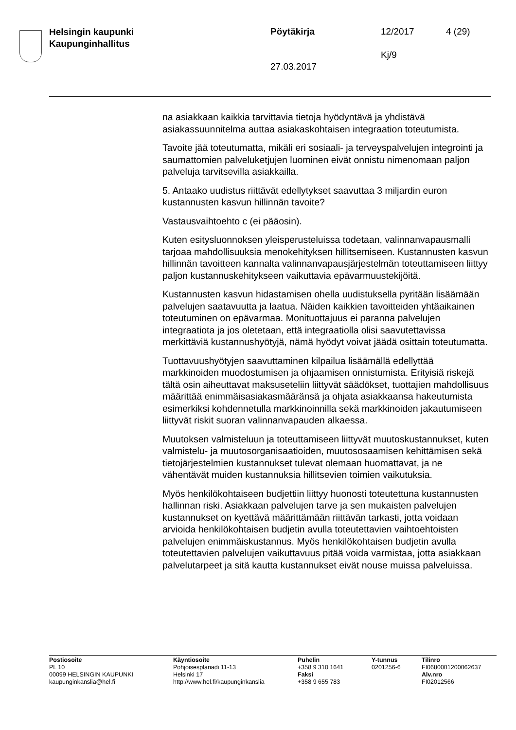Helsingin kaupunki
Kaupunginhallitus
Pöytäkirja 12/2017 4 (29)
Kj/9
27.03.2017
na asiakkaan kaikkia tarvittavia tietoja hyödyntävä ja yhdistävä asiakassuunnitelma auttaa asiakaskohtaisen integraation toteutumista.
Tavoite jää toteutumatta, mikäli eri sosiaali- ja terveyspalvelujen integrointi ja saumattomien palveluketjujen luominen eivät onnistu nimenomaan paljon palveluja tarvitsevilla asiakkailla.
5. Antaako uudistus riittävät edellytykset saavuttaa 3 miljardin euron kustannusten kasvun hillinnän tavoite?
Vastausvaihtoehto c (ei pääosin).
Kuten esitysluonnoksen yleisperusteluissa todetaan, valinnanvapausmalli tarjoaa mahdollisuuksia menokehityksen hillitsemiseen. Kustannusten kasvun hillinnän tavoitteen kannalta valinnanvapausjärjestelmän toteuttamiseen liittyy paljon kustannuskehitykseen vaikuttavia epävarmuustekijöitä.
Kustannusten kasvun hidastamisen ohella uudistuksella pyritään lisäämään palvelujen saatavuutta ja laatua. Näiden kaikkien tavoitteiden yhtäaikainen toteutuminen on epävarmaa. Monituottajuus ei paranna palvelujen integraatiota ja jos oletetaan, että integraatiolla olisi saavutettavissa merkittäviä kustannushyötyjä, nämä hyödyt voivat jäädä osittain toteutumatta.
Tuottavuushyötyjen saavuttaminen kilpailua lisäämällä edellyttää markkinoiden muodostumisen ja ohjaamisen onnistumista. Erityisiä riskejä tältä osin aiheuttavat maksuseteliin liittyvät säädökset, tuottajien mahdollisuus määrittää enimmäisasiakasmääränsä ja ohjata asiakkaansa hakeutumista esimerkiksi kohdennetulla markkinoinnilla sekä markkinoiden jakautumiseen liittyvät riskit suoran valinnanvapauden alkaessa.
Muutoksen valmisteluun ja toteuttamiseen liittyvät muutoskustannukset, kuten valmistelu- ja muutosorganisaatioiden, muutososaamisen kehittämisen sekä tietojärjestelmien kustannukset tulevat olemaan huomattavat, ja ne vähentävät muiden kustannuksia hillitsevien toimien vaikutuksia.
Myös henkilökohtaiseen budjettiin liittyy huonosti toteutettuna kustannusten hallinnan riski. Asiakkaan palvelujen tarve ja sen mukaisten palvelujen kustannukset on kyettävä määrittämään riittävän tarkasti, jotta voidaan arvioida henkilökohtaisen budjetin avulla toteutettavien vaihtoehtoisten palvelujen enimmäiskustannus. Myös henkilökohtaisen budjetin avulla toteutettavien palvelujen vaikuttavuus pitää voida varmistaa, jotta asiakkaan palvelutarpeet ja sitä kautta kustannukset eivät nouse muissa palveluissa.
Postiosoite
PL 10
00099 HELSINGIN KAUPUNKI
kaupunginkanslia@hel.fi
Käyntiosoite
Pohjoisesplanadi 11-13
Helsinki 17
http://www.hel.fi/kaupunginkanslia
Puhelin
+358 9 310 1641
Faksi
+358 9 655 783
Y-tunnus
0201256-6
Tilinro
FI0680001200062637
Alv.nro
FI02012566